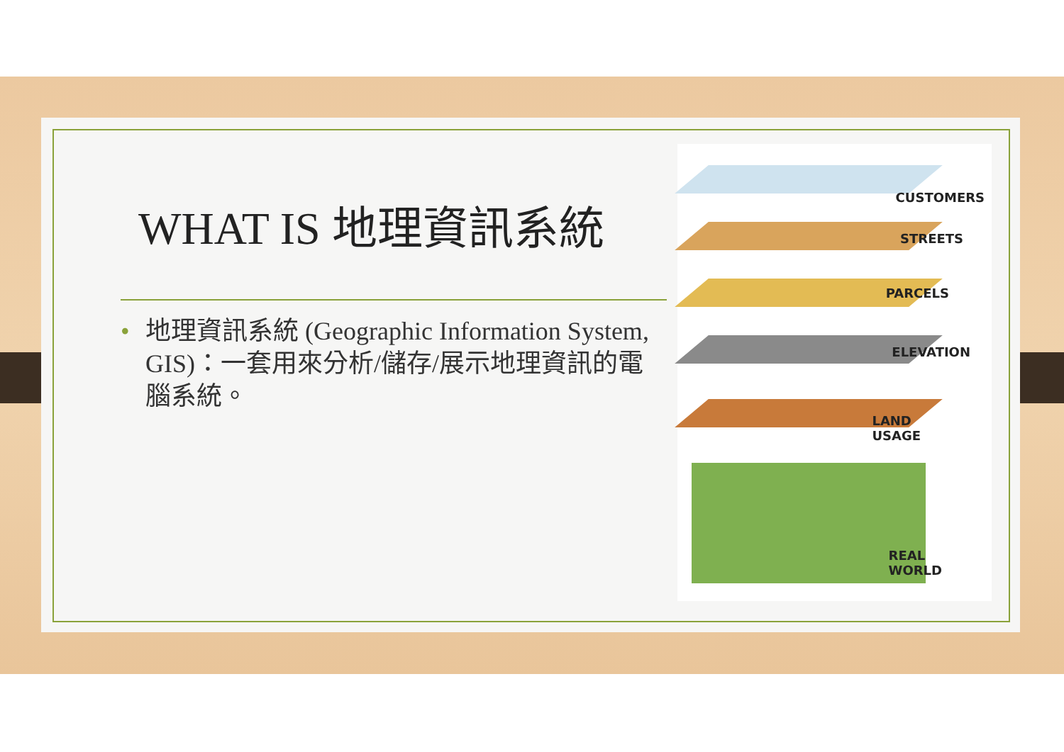WHAT IS 地理資訊系統
• 地理資訊系統 (Geographic Information System, GIS)：一套用來分析/儲存/展示地理資訊的電腦系統。
CUSTOMERS
STREETS
PARCELS
ELEVATION
LAND
USAGE
REAL
WORLD